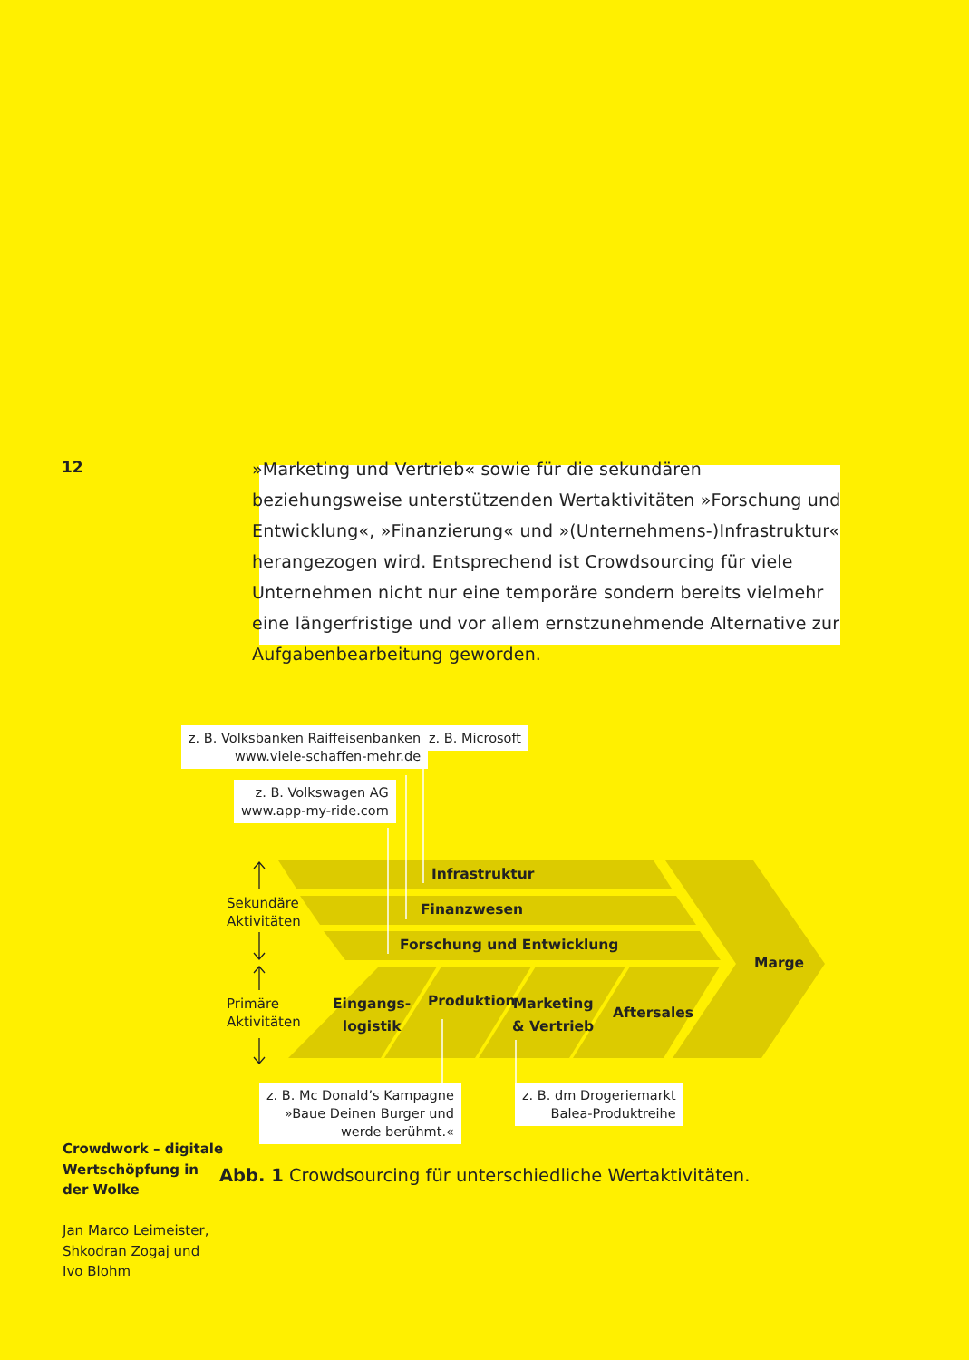12
»Marketing und Vertrieb« sowie für die sekundären beziehungsweise unterstützenden Wertaktivitäten »Forschung und Entwicklung«, »Finanzierung« und »(Unternehmens-)Infrastruktur« herangezogen wird. Entsprechend ist Crowdsourcing für viele Unternehmen nicht nur eine temporäre sondern bereits vielmehr eine längerfristige und vor allem ernstzunehmende Alternative zur Aufgabenbearbeitung geworden.
z. B. Volksbanken Raiffeisenbanken
www.viele-schaffen-mehr.de
z. B. Microsoft
z. B. Volkswagen AG
www.app-my-ride.com
Infrastruktur
Finanzwesen
Forschung und Entwicklung
Marge
Eingangs-
logistik
Produktion
Marketing
& Vertrieb
Aftersales
Sekundäre
Aktivitäten
Primäre
Aktivitäten
z. B. Mc Donald’s Kampagne
»Baue Deinen Burger und
werde berühmt.«
z. B. dm Drogeriemarkt
Balea-Produktreihe
Abb. 1 Crowdsourcing für unterschiedliche Wertaktivitäten.
Crowdwork – digitale
Wertschöpfung in
der Wolke
Jan Marco Leimeister,
Shkodran Zogaj und
Ivo Blohm